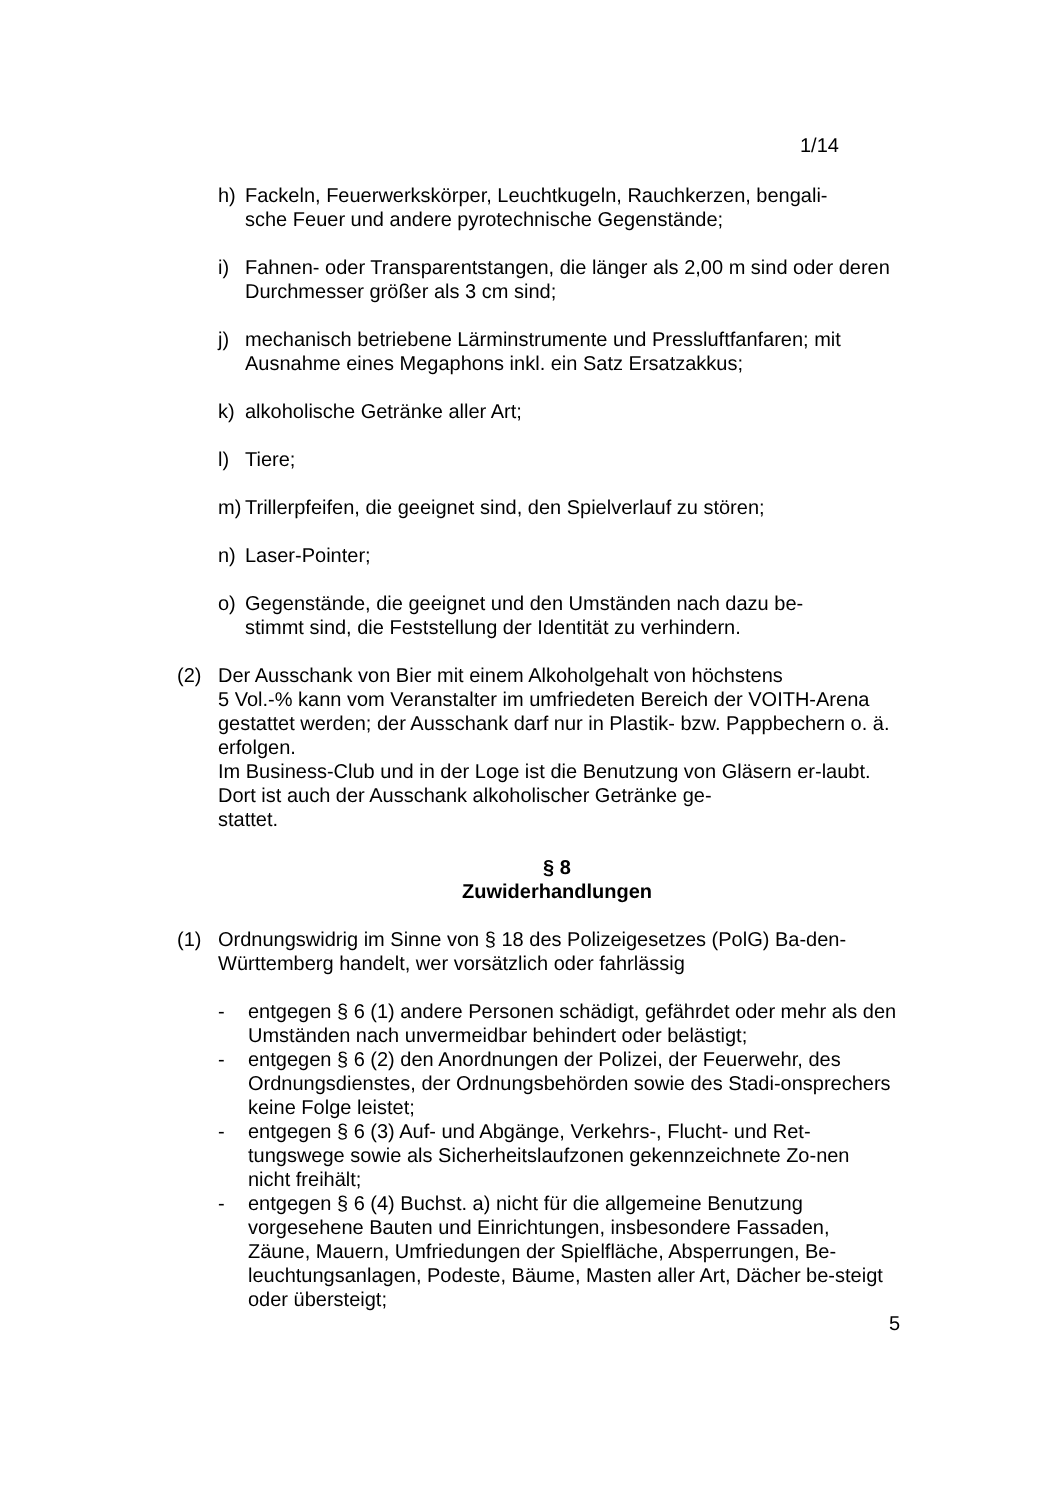1/14
h) Fackeln, Feuerwerkskörper, Leuchtkugeln, Rauchkerzen, bengali-
sche Feuer und andere pyrotechnische Gegenstände;
i) Fahnen- oder Transparentstangen, die länger als 2,00 m sind oder deren Durchmesser größer als 3 cm sind;
j) mechanisch betriebene Lärminstrumente und Pressluftfanfaren; mit Ausnahme eines Megaphons inkl. ein Satz Ersatzakkus;
k) alkoholische Getränke aller Art;
l) Tiere;
m) Trillerpfeifen, die geeignet sind, den Spielverlauf zu stören;
n) Laser-Pointer;
o) Gegenstände, die geeignet und den Umständen nach dazu be-
stimmt sind, die Feststellung der Identität zu verhindern.
(2) Der Ausschank von Bier mit einem Alkoholgehalt von höchstens
5 Vol.-% kann vom Veranstalter im umfriedeten Bereich der VOITH-Arena gestattet werden; der Ausschank darf nur in Plastik- bzw. Pappbechern o. ä. erfolgen.
Im Business-Club und in der Loge ist die Benutzung von Gläsern er-laubt. Dort ist auch der Ausschank alkoholischer Getränke ge-
stattet.
§ 8
Zuwiderhandlungen
(1) Ordnungswidrig im Sinne von § 18 des Polizeigesetzes (PolG) Ba-den-Württemberg handelt, wer vorsätzlich oder fahrlässig
- entgegen § 6 (1) andere Personen schädigt, gefährdet oder mehr als den Umständen nach unvermeidbar behindert oder belästigt;
- entgegen § 6 (2) den Anordnungen der Polizei, der Feuerwehr, des Ordnungsdienstes, der Ordnungsbehörden sowie des Stadi-onsprechers keine Folge leistet;
- entgegen § 6 (3) Auf- und Abgänge, Verkehrs-, Flucht- und Ret-tungswege sowie als Sicherheitslaufzonen gekennzeichnete Zo-nen nicht freihält;
- entgegen § 6 (4) Buchst. a) nicht für die allgemeine Benutzung vorgesehene Bauten und Einrichtungen, insbesondere Fassaden, Zäune, Mauern, Umfriedungen der Spielfläche, Absperrungen, Be-leuchtungsanlagen, Podeste, Bäume, Masten aller Art, Dächer be-steigt oder übersteigt;
5